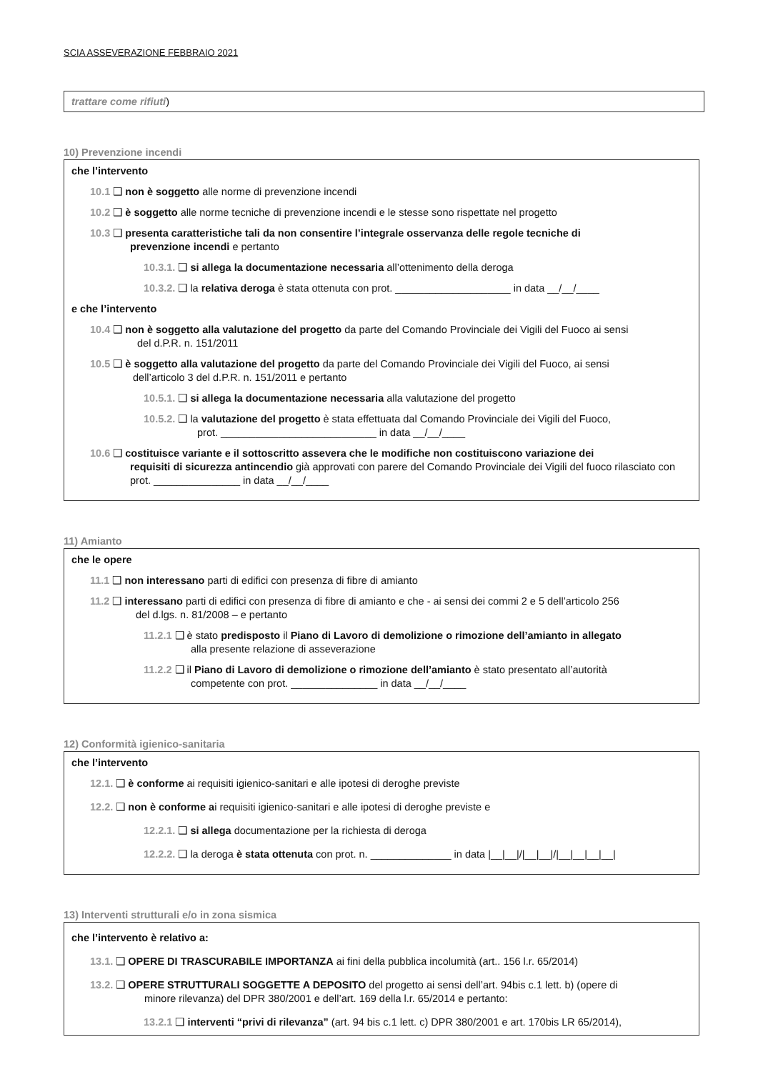SCIA ASSEVERAZIONE FEBBRAIO 2021
trattare come rifiuti)
10) Prevenzione incendi
che l’intervento
10.1 ❑ non è soggetto alle norme di prevenzione incendi
10.2 ❑ è soggetto alle norme tecniche di prevenzione incendi e le stesse sono rispettate nel progetto
10.3 ❑ presenta caratteristiche tali da non consentire l’integrale osservanza delle regole tecniche di
prevenzione incendi e pertanto
10.3.1. ❑ si allega la documentazione necessaria all’ottenimento della deroga
10.3.2. ❑ la relativa deroga è stata ottenuta con prot. ____________________ in data __/__/____
e che l’intervento
10.4 ❑ non è soggetto alla valutazione del progetto da parte del Comando Provinciale dei Vigili del Fuoco ai sensi
del d.P.R. n. 151/2011
10.5 ❑ è soggetto alla valutazione del progetto da parte del Comando Provinciale dei Vigili del Fuoco, ai sensi
dell’articolo 3 del d.P.R. n. 151/2011 e pertanto
10.5.1. ❑ si allega la documentazione necessaria alla valutazione del progetto
10.5.2. ❑ la valutazione del progetto è stata effettuata dal Comando Provinciale dei Vigili del Fuoco,
prot. ___________________________ in data __/__/____
10.6 ❑ costituisce variante e il sottoscritto assevera che le modifiche non costituiscono variazione dei
requisiti di sicurezza antincendio già approvati con parere del Comando Provinciale dei Vigili del fuoco rilasciato con prot. _______________ in data __/__/____
11) Amianto
che le opere
11.1 ❑ non interessano parti di edifici con presenza di fibre di amianto
11.2 ❑ interessano parti di edifici con presenza di fibre di amianto e che - ai sensi dei commi 2 e 5 dell’articolo 256
del d.lgs. n. 81/2008 – e pertanto
11.2.1 ❑ è stato predisposto il Piano di Lavoro di demolizione o rimozione dell’amianto in allegato
alla presente relazione di asseverazione
11.2.2 ❑ il Piano di Lavoro di demolizione o rimozione dell’amianto è stato presentato all’autorità
competente con prot. _______________ in data __/__/____
12) Conformità igienico-sanitaria
che l’intervento
12.1. ❑ è conforme ai requisiti igienico-sanitari e alle ipotesi di deroghe previste
12.2. ❑ non è conforme ai requisiti igienico-sanitari e alle ipotesi di deroghe previste e
12.2.1. ❑ si allega documentazione per la richiesta di deroga
12.2.2. ❑ la deroga è stata ottenuta con prot. n. ______________ in data |__|__|/|__|__|/|__|__|__|__|
13) Interventi strutturali e/o in zona sismica
che l’intervento è relativo a:
13.1. ❑ OPERE DI TRASCURABILE IMPORTANZA ai fini della pubblica incolumità (art.. 156 l.r. 65/2014)
13.2. ❑ OPERE STRUTTURALI SOGGETTE A DEPOSITO del progetto ai sensi dell’art. 94bis c.1 lett. b) (opere di
minore rilevanza) del DPR 380/2001 e dell’art. 169 della l.r. 65/2014 e pertanto:
13.2.1 ❑ interventi “privi di rilevanza” (art. 94 bis c.1 lett. c) DPR 380/2001 e art. 170bis LR 65/2014),